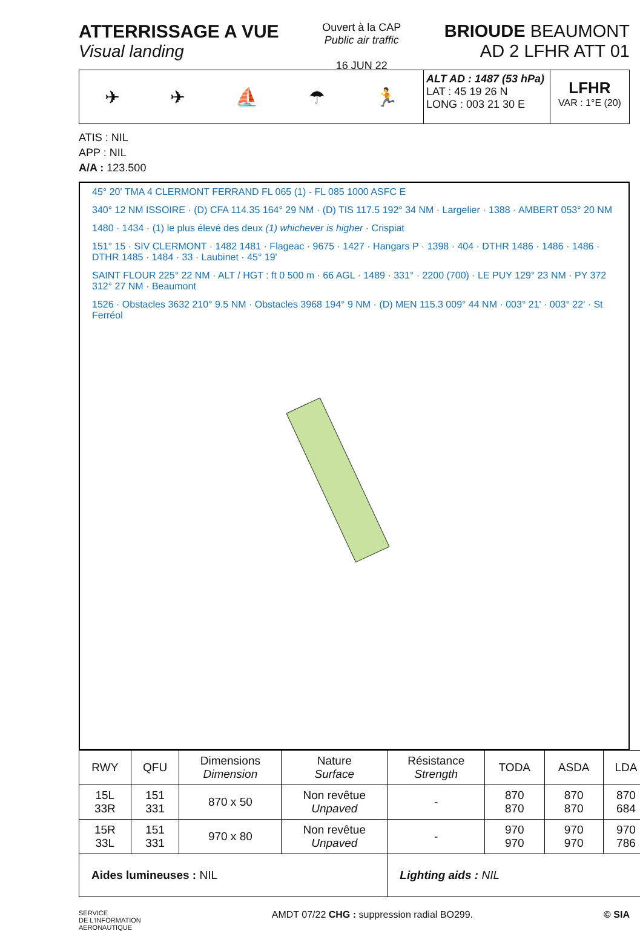ATTERRISSAGE A VUE
Visual landing
Ouvert à la CAP
Public air traffic
16 JUN 22
BRIOUDE BEAUMONT
AD 2 LFHR ATT 01
✈ ✈ ⛵ ☂ 🏃
ALT AD : 1487 (53 hPa)
LAT : 45 19 26 N
LONG : 003 21 30 E
LFHR
VAR : 1°E (20)
ATIS : NIL
APP : NIL
A/A : 123.500
45° 20' TMA 4 CLERMONT FERRAND FL 065 (1) - FL 085 1000 ASFC E
340° 12 NM ISSOIRE · (D) CFA 114.35 164° 29 NM · (D) TIS 117.5 192° 34 NM · Largelier · 1388 · AMBERT 053° 20 NM
1480 · 1434 · (1) le plus élevé des deux (1) whichever is higher · Crispiat
151° 15 · SIV CLERMONT · 1482 1481 · Flageac · 9675 · 1427 · Hangars P · 1398 · 404 · DTHR 1486 · 1486 · 1486 · DTHR 1485 · 1484 · 33 · Laubinet · 45° 19'
SAINT FLOUR 225° 22 NM · ALT / HGT : ft 0 500 m · 66 AGL · 1489 · 331° · 2200 (700) · LE PUY 129° 23 NM · PY 372 312° 27 NM · Beaumont
1526 · Obstacles 3632 210° 9.5 NM · Obstacles 3968 194° 9 NM · (D) MEN 115.3 009° 44 NM · 003° 21' · 003° 22' · St Ferréol
| RWY | QFU | Dimensions Dimension | Nature Surface | Résistance Strength | TODA | ASDA | LDA |
| --- | --- | --- | --- | --- | --- | --- | --- |
| 15L 33R | 151 331 | 870 x 50 | Non revêtue Unpaved | - | 870 870 | 870 870 | 870 684 |
| 15R 33L | 151 331 | 970 x 80 | Non revêtue Unpaved | - | 970 970 | 970 970 | 970 786 |
| Aides lumineuses : NIL | | | | Lighting aids : NIL | | | |
SERVICE
DE L'INFORMATION
AERONAUTIQUE AMDT 07/22 CHG : suppression radial BO299. © SIA